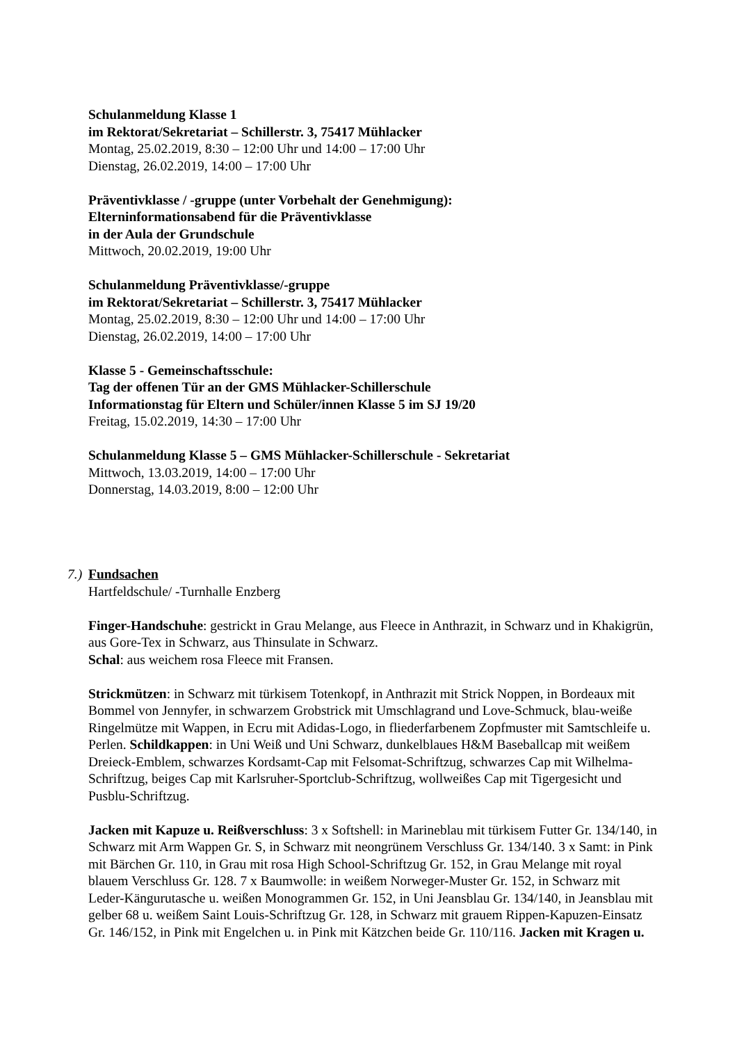Schulanmeldung Klasse 1
im Rektorat/Sekretariat – Schillerstr. 3, 75417 Mühlacker
Montag, 25.02.2019, 8:30 – 12:00 Uhr und 14:00 – 17:00 Uhr
Dienstag, 26.02.2019, 14:00 – 17:00 Uhr
Präventivklasse / -gruppe (unter Vorbehalt der Genehmigung):
Elterninformationsabend für die Präventivklasse
in der Aula der Grundschule
Mittwoch, 20.02.2019, 19:00 Uhr
Schulanmeldung Präventivklasse/-gruppe
im Rektorat/Sekretariat – Schillerstr. 3, 75417 Mühlacker
Montag, 25.02.2019, 8:30 – 12:00 Uhr und 14:00 – 17:00 Uhr
Dienstag, 26.02.2019, 14:00 – 17:00 Uhr
Klasse 5 - Gemeinschaftsschule:
Tag der offenen Tür an der GMS Mühlacker-Schillerschule
Informationstag für Eltern und Schüler/innen Klasse 5 im SJ 19/20
Freitag, 15.02.2019, 14:30 – 17:00 Uhr
Schulanmeldung Klasse 5 – GMS Mühlacker-Schillerschule - Sekretariat
Mittwoch, 13.03.2019, 14:00 – 17:00 Uhr
Donnerstag, 14.03.2019, 8:00 – 12:00 Uhr
7.) Fundsachen
Hartfeldschule/ -Turnhalle Enzberg
Finger-Handschuhe: gestrickt in Grau Melange, aus Fleece in Anthrazit, in Schwarz und in Khakigrün, aus Gore-Tex in Schwarz, aus Thinsulate in Schwarz.
Schal: aus weichem rosa Fleece mit Fransen.
Strickmützen: in Schwarz mit türkisem Totenkopf, in Anthrazit mit Strick Noppen, in Bordeaux mit Bommel von Jennyfer, in schwarzem Grobstrick mit Umschlagrand und Love-Schmuck, blau-weiße Ringelmütze mit Wappen, in Ecru mit Adidas-Logo, in fliederfarbenem Zopfmuster mit Samtschleife u. Perlen. Schildkappen: in Uni Weiß und Uni Schwarz, dunkelblaues H&M Baseballcap mit weißem Dreieck-Emblem, schwarzes Kordsamt-Cap mit Felsomat-Schriftzug, schwarzes Cap mit Wilhelma-Schriftzug, beiges Cap mit Karlsruher-Sportclub-Schriftzug, wollweißes Cap mit Tigergesicht und Pusblu-Schriftzug.
Jacken mit Kapuze u. Reißverschluss: 3 x Softshell: in Marineblau mit türkisem Futter Gr. 134/140, in Schwarz mit Arm Wappen Gr. S, in Schwarz mit neongrünem Verschluss Gr. 134/140. 3 x Samt: in Pink mit Bärchen Gr. 110, in Grau mit rosa High School-Schriftzug Gr. 152, in Grau Melange mit royal blauem Verschluss Gr. 128. 7 x Baumwolle: in weißem Norweger-Muster Gr. 152, in Schwarz mit Leder-Kängurutasche u. weißen Monogrammen Gr. 152, in Uni Jeansblau Gr. 134/140, in Jeansblau mit gelber 68 u. weißem Saint Louis-Schriftzug Gr. 128, in Schwarz mit grauem Rippen-Kapuzen-Einsatz Gr. 146/152, in Pink mit Engelchen u. in Pink mit Kätzchen beide Gr. 110/116. Jacken mit Kragen u.